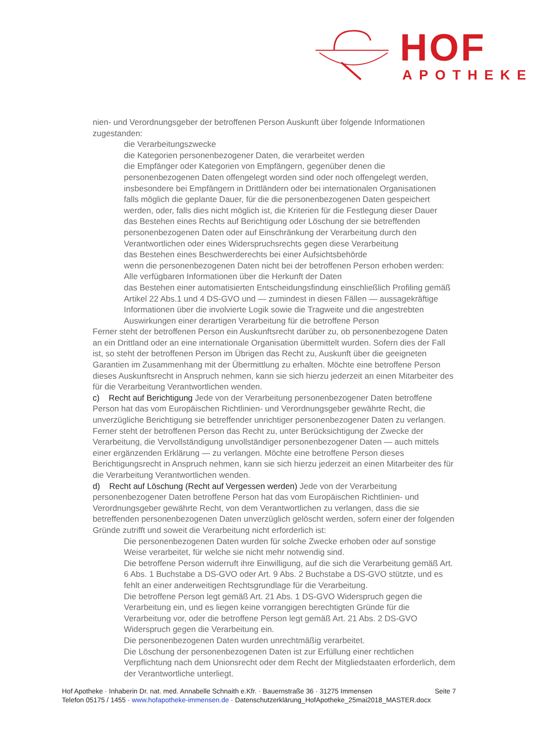HOF
APOTHEKE
nien- und Verordnungsgeber der betroffenen Person Auskunft über folgende Informationen zugestanden:
die Verarbeitungszwecke
die Kategorien personenbezogener Daten, die verarbeitet werden
die Empfänger oder Kategorien von Empfängern, gegenüber denen die personenbezogenen Daten offengelegt worden sind oder noch offengelegt werden, insbesondere bei Empfängern in Drittländern oder bei internationalen Organisationen
falls möglich die geplante Dauer, für die die personenbezogenen Daten gespeichert werden, oder, falls dies nicht möglich ist, die Kriterien für die Festlegung dieser Dauer
das Bestehen eines Rechts auf Berichtigung oder Löschung der sie betreffenden personenbezogenen Daten oder auf Einschränkung der Verarbeitung durch den Verantwortlichen oder eines Widerspruchsrechts gegen diese Verarbeitung
das Bestehen eines Beschwerderechts bei einer Aufsichtsbehörde
wenn die personenbezogenen Daten nicht bei der betroffenen Person erhoben werden: Alle verfügbaren Informationen über die Herkunft der Daten
das Bestehen einer automatisierten Entscheidungsfindung einschließlich Profiling gemäß Artikel 22 Abs.1 und 4 DS-GVO und — zumindest in diesen Fällen — aussagekräftige Informationen über die involvierte Logik sowie die Tragweite und die angestrebten Auswirkungen einer derartigen Verarbeitung für die betroffene Person
Ferner steht der betroffenen Person ein Auskunftsrecht darüber zu, ob personenbezogene Daten an ein Drittland oder an eine internationale Organisation übermittelt wurden. Sofern dies der Fall ist, so steht der betroffenen Person im Übrigen das Recht zu, Auskunft über die geeigneten Garantien im Zusammenhang mit der Übermittlung zu erhalten. Möchte eine betroffene Person dieses Auskunftsrecht in Anspruch nehmen, kann sie sich hierzu jederzeit an einen Mitarbeiter des für die Verarbeitung Verantwortlichen wenden.
c) Recht auf Berichtigung Jede von der Verarbeitung personenbezogener Daten betroffene Person hat das vom Europäischen Richtlinien- und Verordnungsgeber gewährte Recht, die unverzügliche Berichtigung sie betreffender unrichtiger personenbezogener Daten zu verlangen. Ferner steht der betroffenen Person das Recht zu, unter Berücksichtigung der Zwecke der Verarbeitung, die Vervollständigung unvollständiger personenbezogener Daten — auch mittels einer ergänzenden Erklärung — zu verlangen. Möchte eine betroffene Person dieses Berichtigungsrecht in Anspruch nehmen, kann sie sich hierzu jederzeit an einen Mitarbeiter des für die Verarbeitung Verantwortlichen wenden.
d) Recht auf Löschung (Recht auf Vergessen werden) Jede von der Verarbeitung personenbezogener Daten betroffene Person hat das vom Europäischen Richtlinien- und Verordnungsgeber gewährte Recht, von dem Verantwortlichen zu verlangen, dass die sie betreffenden personenbezogenen Daten unverzüglich gelöscht werden, sofern einer der folgenden Gründe zutrifft und soweit die Verarbeitung nicht erforderlich ist:
Die personenbezogenen Daten wurden für solche Zwecke erhoben oder auf sonstige Weise verarbeitet, für welche sie nicht mehr notwendig sind.
Die betroffene Person widerruft ihre Einwilligung, auf die sich die Verarbeitung gemäß Art. 6 Abs. 1 Buchstabe a DS-GVO oder Art. 9 Abs. 2 Buchstabe a DS-GVO stützte, und es fehlt an einer anderweitigen Rechtsgrundlage für die Verarbeitung.
Die betroffene Person legt gemäß Art. 21 Abs. 1 DS-GVO Widerspruch gegen die Verarbeitung ein, und es liegen keine vorrangigen berechtigten Gründe für die Verarbeitung vor, oder die betroffene Person legt gemäß Art. 21 Abs. 2 DS-GVO Widerspruch gegen die Verarbeitung ein.
Die personenbezogenen Daten wurden unrechtmäßig verarbeitet.
Die Löschung der personenbezogenen Daten ist zur Erfüllung einer rechtlichen Verpflichtung nach dem Unionsrecht oder dem Recht der Mitgliedstaaten erforderlich, dem der Verantwortliche unterliegt.
Seite 7 Hof Apotheke · Inhaberin Dr. nat. med. Annabelle Schnaith e.Kfr. · Bauernstraße 36 · 31275 Immensen
Telefon 05175 / 1455 · www.hofapotheke-immensen.de · Datenschutzerklärung_HofApotheke_25mai2018_MASTER.docx